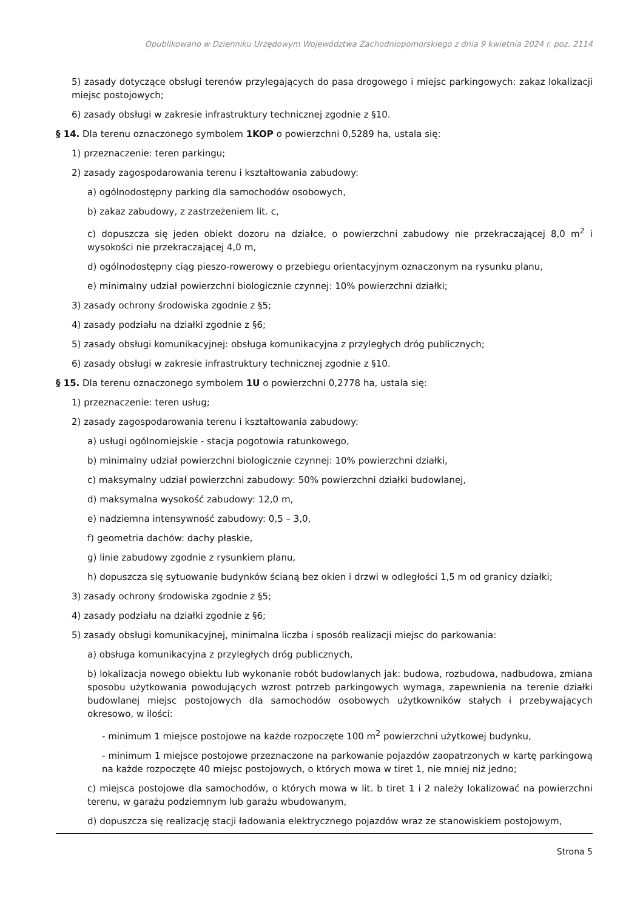Opublikowano w Dzienniku Urzędowym Województwa Zachodniopomorskiego z dnia 9 kwietnia 2024 r. poz. 2114
5) zasady dotyczące obsługi terenów przylegających do pasa drogowego i miejsc parkingowych: zakaz lokalizacji miejsc postojowych;
6) zasady obsługi w zakresie infrastruktury technicznej zgodnie z §10.
§ 14. Dla terenu oznaczonego symbolem 1KOP o powierzchni 0,5289 ha, ustala się:
1) przeznaczenie: teren parkingu;
2) zasady zagospodarowania terenu i kształtowania zabudowy:
a) ogólnodostępny parking dla samochodów osobowych,
b) zakaz zabudowy, z zastrzeżeniem lit. c,
c) dopuszcza się jeden obiekt dozoru na działce, o powierzchni zabudowy nie przekraczającej 8,0 m<sup>2</sup> i wysokości nie przekraczającej 4,0 m,
d) ogólnodostępny ciąg pieszo-rowerowy o przebiegu orientacyjnym oznaczonym na rysunku planu,
e) minimalny udział powierzchni biologicznie czynnej: 10% powierzchni działki;
3) zasady ochrony środowiska zgodnie z §5;
4) zasady podziału na działki zgodnie z §6;
5) zasady obsługi komunikacyjnej: obsługa komunikacyjna z przyległych dróg publicznych;
6) zasady obsługi w zakresie infrastruktury technicznej zgodnie z §10.
§ 15. Dla terenu oznaczonego symbolem 1U o powierzchni 0,2778 ha, ustala się:
1) przeznaczenie: teren usług;
2) zasady zagospodarowania terenu i kształtowania zabudowy:
a) usługi ogólnomiejskie - stacja pogotowia ratunkowego,
b) minimalny udział powierzchni biologicznie czynnej: 10% powierzchni działki,
c) maksymalny udział powierzchni zabudowy: 50% powierzchni działki budowlanej,
d) maksymalna wysokość zabudowy: 12,0 m,
e) nadziemna intensywność zabudowy: 0,5 – 3,0,
f) geometria dachów: dachy płaskie,
g) linie zabudowy zgodnie z rysunkiem planu,
h) dopuszcza się sytuowanie budynków ścianą bez okien i drzwi w odległości 1,5 m od granicy działki;
3) zasady ochrony środowiska zgodnie z §5;
4) zasady podziału na działki zgodnie z §6;
5) zasady obsługi komunikacyjnej, minimalna liczba i sposób realizacji miejsc do parkowania:
a) obsługa komunikacyjna z przyległych dróg publicznych,
b) lokalizacja nowego obiektu lub wykonanie robót budowlanych jak: budowa, rozbudowa, nadbudowa, zmiana sposobu użytkowania powodujących wzrost potrzeb parkingowych wymaga, zapewnienia na terenie działki budowlanej miejsc postojowych dla samochodów osobowych użytkowników stałych i przebywających okresowo, w ilości:
- minimum 1 miejsce postojowe na każde rozpoczęte 100 m<sup>2</sup> powierzchni użytkowej budynku,
- minimum 1 miejsce postojowe przeznaczone na parkowanie pojazdów zaopatrzonych w kartę parkingową na każde rozpoczęte 40 miejsc postojowych, o których mowa w tiret 1, nie mniej niż jedno;
c) miejsca postojowe dla samochodów, o których mowa w lit. b tiret 1 i 2 należy lokalizować na powierzchni terenu, w garażu podziemnym lub garażu wbudowanym,
d) dopuszcza się realizację stacji ładowania elektrycznego pojazdów wraz ze stanowiskiem postojowym,
Strona 5